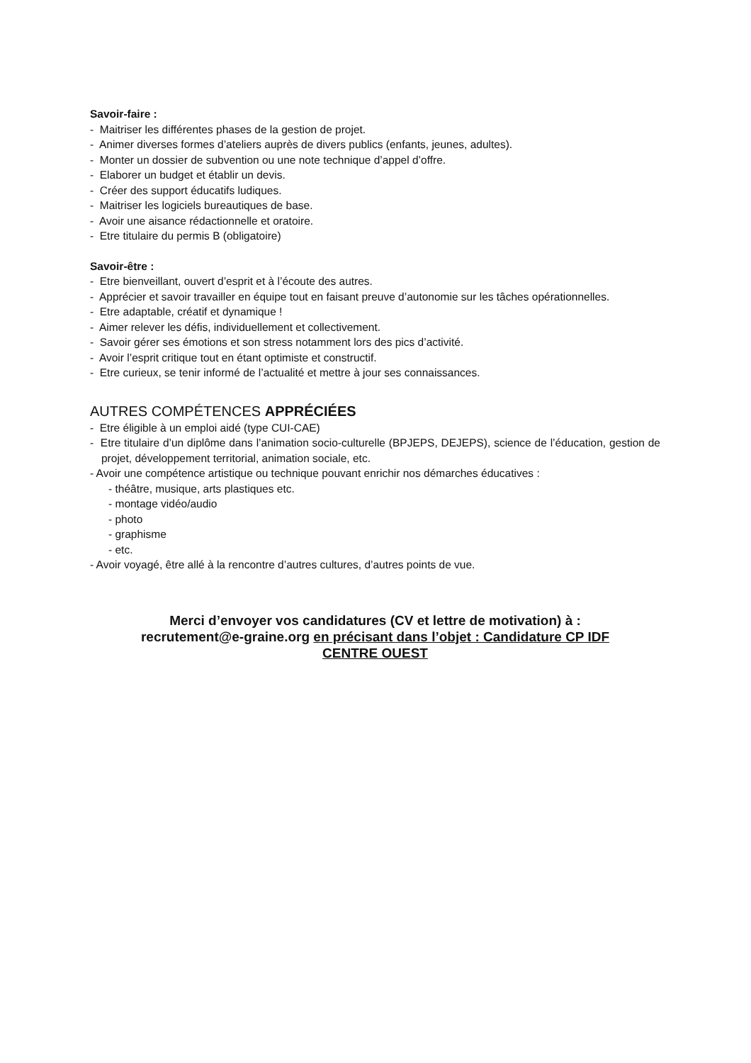Savoir-faire :
- Maitriser les différentes phases de la gestion de projet.
- Animer diverses formes d’ateliers auprès de divers publics (enfants, jeunes, adultes).
- Monter un dossier de subvention ou une note technique d’appel d’offre.
- Elaborer un budget et établir un devis.
- Créer des support éducatifs ludiques.
- Maitriser les logiciels bureautiques de base.
- Avoir une aisance rédactionnelle et oratoire.
- Etre titulaire du permis B (obligatoire)
Savoir-être :
- Etre bienveillant, ouvert d’esprit et à l’écoute des autres.
- Apprécier et savoir travailler en équipe tout en faisant preuve d’autonomie sur les tâches opérationnelles.
- Etre adaptable, créatif et dynamique !
- Aimer relever les défis, individuellement et collectivement.
- Savoir gérer ses émotions et son stress notamment lors des pics d’activité.
- Avoir l’esprit critique tout en étant optimiste et constructif.
- Etre curieux, se tenir informé de l’actualité et mettre à jour ses connaissances.
AUTRES COMPÉTENCES APPRÉCIÉES
- Etre éligible à un emploi aidé (type CUI-CAE)
- Etre titulaire d’un diplôme dans l’animation socio-culturelle (BPJEPS, DEJEPS), science de l’éducation, gestion de projet, développement territorial, animation sociale, etc.
- Avoir une compétence artistique ou technique pouvant enrichir nos démarches éducatives :
- théâtre, musique, arts plastiques etc.
- montage vidéo/audio
- photo
- graphisme
- etc.
- Avoir voyagé, être allé à la rencontre d’autres cultures, d’autres points de vue.
Merci d’envoyer vos candidatures (CV et lettre de motivation) à :
recrutement@e-graine.org en précisant dans l’objet : Candidature CP IDF
CENTRE OUEST